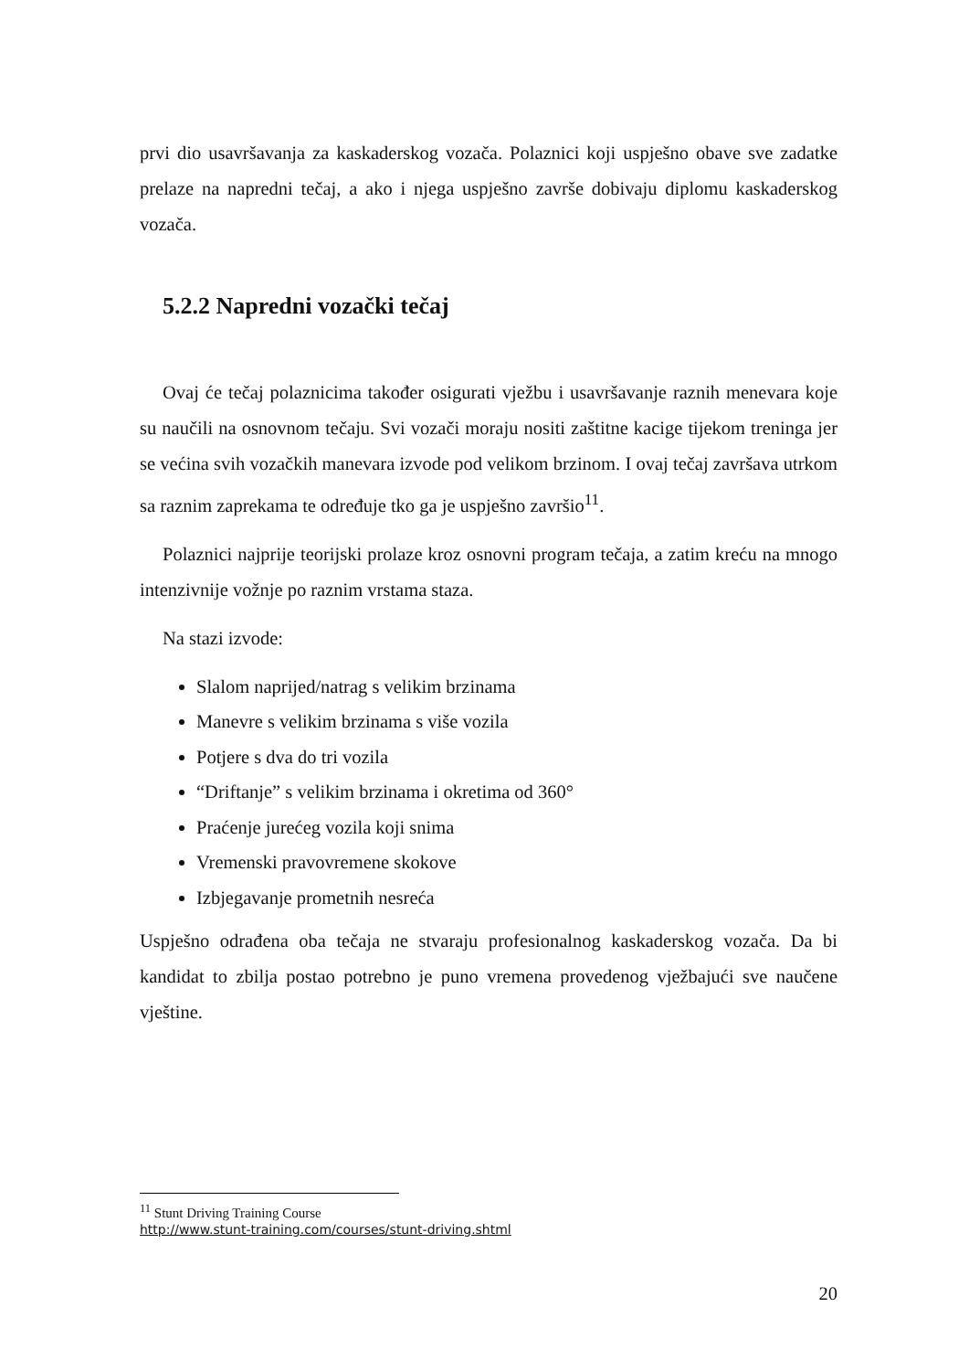prvi dio usavršavanja za kaskaderskog vozača. Polaznici koji uspješno obave sve zadatke prelaze na napredni tečaj, a ako i njega uspješno završe dobivaju diplomu kaskaderskog vozača.
5.2.2 Napredni vozački tečaj
Ovaj će tečaj polaznicima također osigurati vježbu i usavršavanje raznih menevara koje su naučili na osnovnom tečaju. Svi vozači moraju nositi zaštitne kacige tijekom treninga jer se većina svih vozačkih manevara izvode pod velikom brzinom. I ovaj tečaj završava utrkom sa raznim zaprekama te određuje tko ga je uspješno završio<sup>11</sup>.
Polaznici najprije teorijski prolaze kroz osnovni program tečaja, a zatim kreću na mnogo intenzivnije vožnje po raznim vrstama staza.
Na stazi izvode:
Slalom naprijed/natrag s velikim brzinama
Manevre s velikim brzinama s više vozila
Potjere s dva do tri vozila
“Driftanje” s velikim brzinama i okretima od 360°
Praćenje jurećeg vozila koji snima
Vremenski pravovremene skokove
Izbjegavanje prometnih nesreća
Uspješno odrađena oba tečaja ne stvaraju profesionalnog kaskaderskog vozača. Da bi kandidat to zbilja postao potrebno je puno vremena provedenog vježbajući sve naučene vještine.
<sup>11</sup> Stunt Driving Training Course
http://www.stunt-training.com/courses/stunt-driving.shtml
20